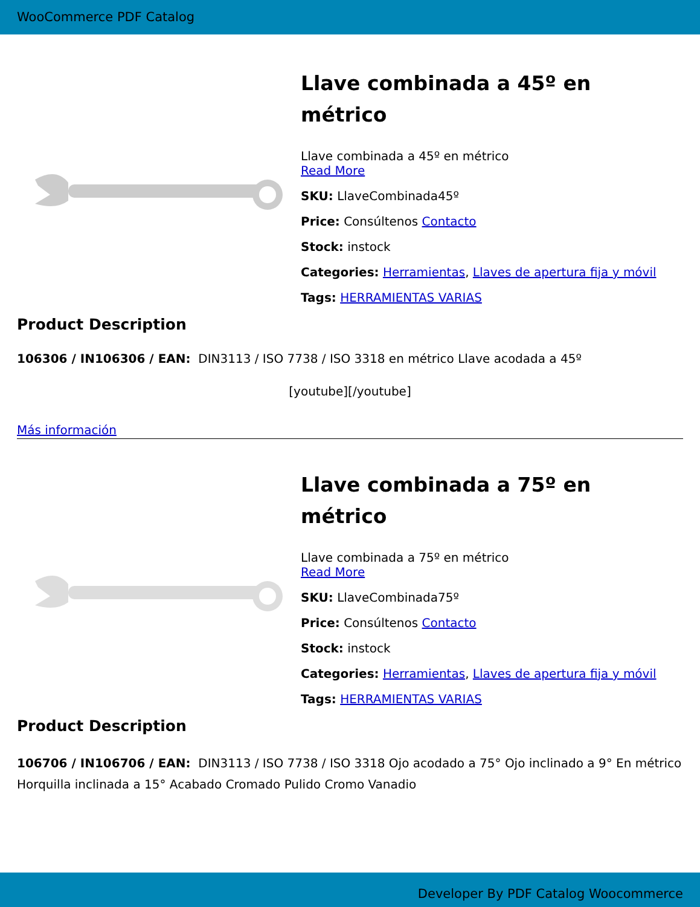WooCommerce PDF Catalog
Llave combinada a 45º en métrico
Llave combinada a 45º en métrico
Read More
SKU: LlaveCombinada45º
Price: Consúltenos Contacto
Stock: instock
Categories: Herramientas, Llaves de apertura fija y móvil
Tags: HERRAMIENTAS VARIAS
Product Description
106306 / IN106306 / EAN: DIN3113 / ISO 7738 / ISO 3318 en métrico Llave acodada a 45º
[youtube][/youtube]
Más información
Llave combinada a 75º en métrico
Llave combinada a 75º en métrico
Read More
SKU: LlaveCombinada75º
Price: Consúltenos Contacto
Stock: instock
Categories: Herramientas, Llaves de apertura fija y móvil
Tags: HERRAMIENTAS VARIAS
Product Description
106706 / IN106706 / EAN: DIN3113 / ISO 7738 / ISO 3318 Ojo acodado a 75° Ojo inclinado a 9° En métrico Horquilla inclinada a 15° Acabado Cromado Pulido Cromo Vanadio
Developer By PDF Catalog Woocommerce